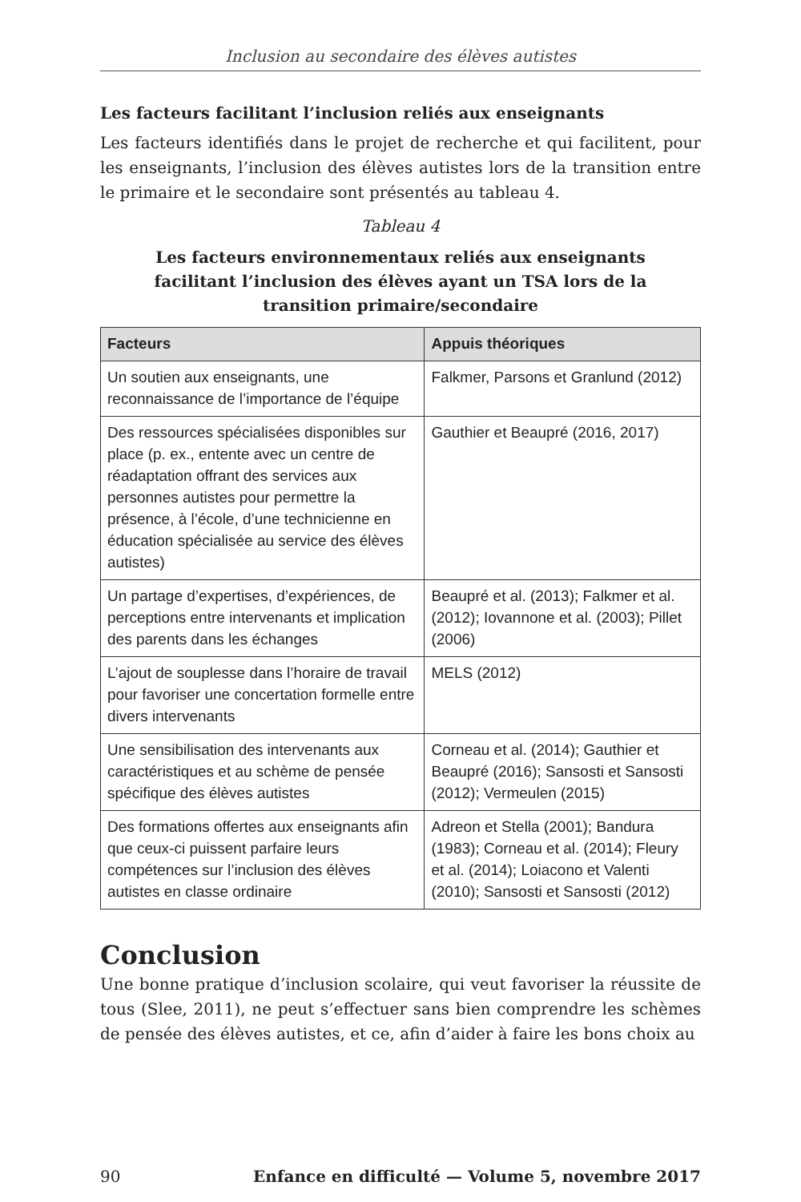Inclusion au secondaire des élèves autistes
Les facteurs facilitant l’inclusion reliés aux enseignants
Les facteurs identifiés dans le projet de recherche et qui facilitent, pour les enseignants, l’inclusion des élèves autistes lors de la transition entre le primaire et le secondaire sont présentés au tableau 4.
Tableau 4
Les facteurs environnementaux reliés aux enseignants
facilitant l’inclusion des élèves ayant un TSA lors de la
transition primaire/secondaire
| Facteurs | Appuis théoriques |
| --- | --- |
| Un soutien aux enseignants, une reconnaissance de l’importance de l’équipe | Falkmer, Parsons et Granlund (2012) |
| Des ressources spécialisées disponibles sur place (p. ex., entente avec un centre de réadaptation offrant des services aux personnes autistes pour permettre la présence, à l’école, d’une technicienne en éducation spécialisée au service des élèves autistes) | Gauthier et Beaupré (2016, 2017) |
| Un partage d’expertises, d’expériences, de perceptions entre intervenants et implication des parents dans les échanges | Beaupré et al. (2013); Falkmer et al. (2012); Iovannone et al. (2003); Pillet (2006) |
| L’ajout de souplesse dans l’horaire de travail pour favoriser une concertation formelle entre divers intervenants | MELS (2012) |
| Une sensibilisation des intervenants aux caractéristiques et au schème de pensée spécifique des élèves autistes | Corneau et al. (2014); Gauthier et Beaupré (2016); Sansosti et Sansosti (2012); Vermeulen (2015) |
| Des formations offertes aux enseignants afin que ceux-ci puissent parfaire leurs compétences sur l’inclusion des élèves autistes en classe ordinaire | Adreon et Stella (2001); Bandura (1983); Corneau et al. (2014); Fleury et al. (2014); Loiacono et Valenti (2010); Sansosti et Sansosti (2012) |
Conclusion
Une bonne pratique d’inclusion scolaire, qui veut favoriser la réussite de tous (Slee, 2011), ne peut s’effectuer sans bien comprendre les schèmes de pensée des élèves autistes, et ce, afin d’aider à faire les bons choix au
90 Enfance en difficulté — Volume 5, novembre 2017